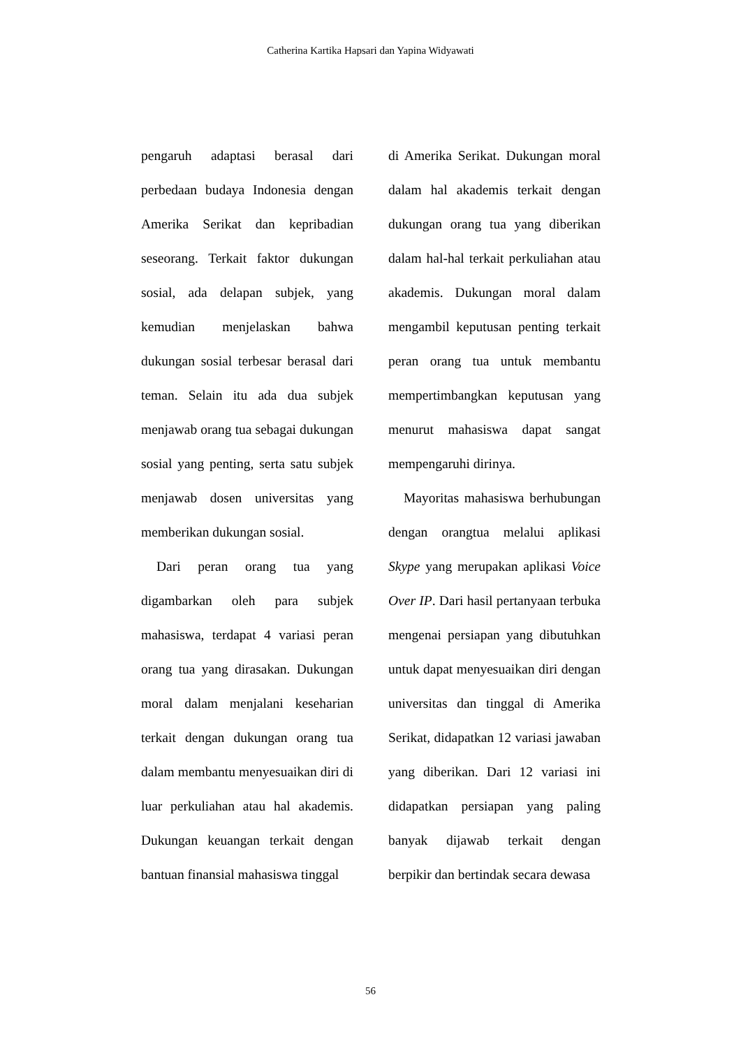Catherina Kartika Hapsari dan Yapina Widyawati
pengaruh adaptasi berasal dari perbedaan budaya Indonesia dengan Amerika Serikat dan kepribadian seseorang. Terkait faktor dukungan sosial, ada delapan subjek, yang kemudian menjelaskan bahwa dukungan sosial terbesar berasal dari teman. Selain itu ada dua subjek menjawab orang tua sebagai dukungan sosial yang penting, serta satu subjek menjawab dosen universitas yang memberikan dukungan sosial.
Dari peran orang tua yang digambarkan oleh para subjek mahasiswa, terdapat 4 variasi peran orang tua yang dirasakan. Dukungan moral dalam menjalani keseharian terkait dengan dukungan orang tua dalam membantu menyesuaikan diri di luar perkuliahan atau hal akademis. Dukungan keuangan terkait dengan bantuan finansial mahasiswa tinggal
di Amerika Serikat. Dukungan moral dalam hal akademis terkait dengan dukungan orang tua yang diberikan dalam hal-hal terkait perkuliahan atau akademis. Dukungan moral dalam mengambil keputusan penting terkait peran orang tua untuk membantu mempertimbangkan keputusan yang menurut mahasiswa dapat sangat mempengaruhi dirinya.
Mayoritas mahasiswa berhubungan dengan orangtua melalui aplikasi Skype yang merupakan aplikasi Voice Over IP. Dari hasil pertanyaan terbuka mengenai persiapan yang dibutuhkan untuk dapat menyesuaikan diri dengan universitas dan tinggal di Amerika Serikat, didapatkan 12 variasi jawaban yang diberikan. Dari 12 variasi ini didapatkan persiapan yang paling banyak dijawab terkait dengan berpikir dan bertindak secara dewasa
56